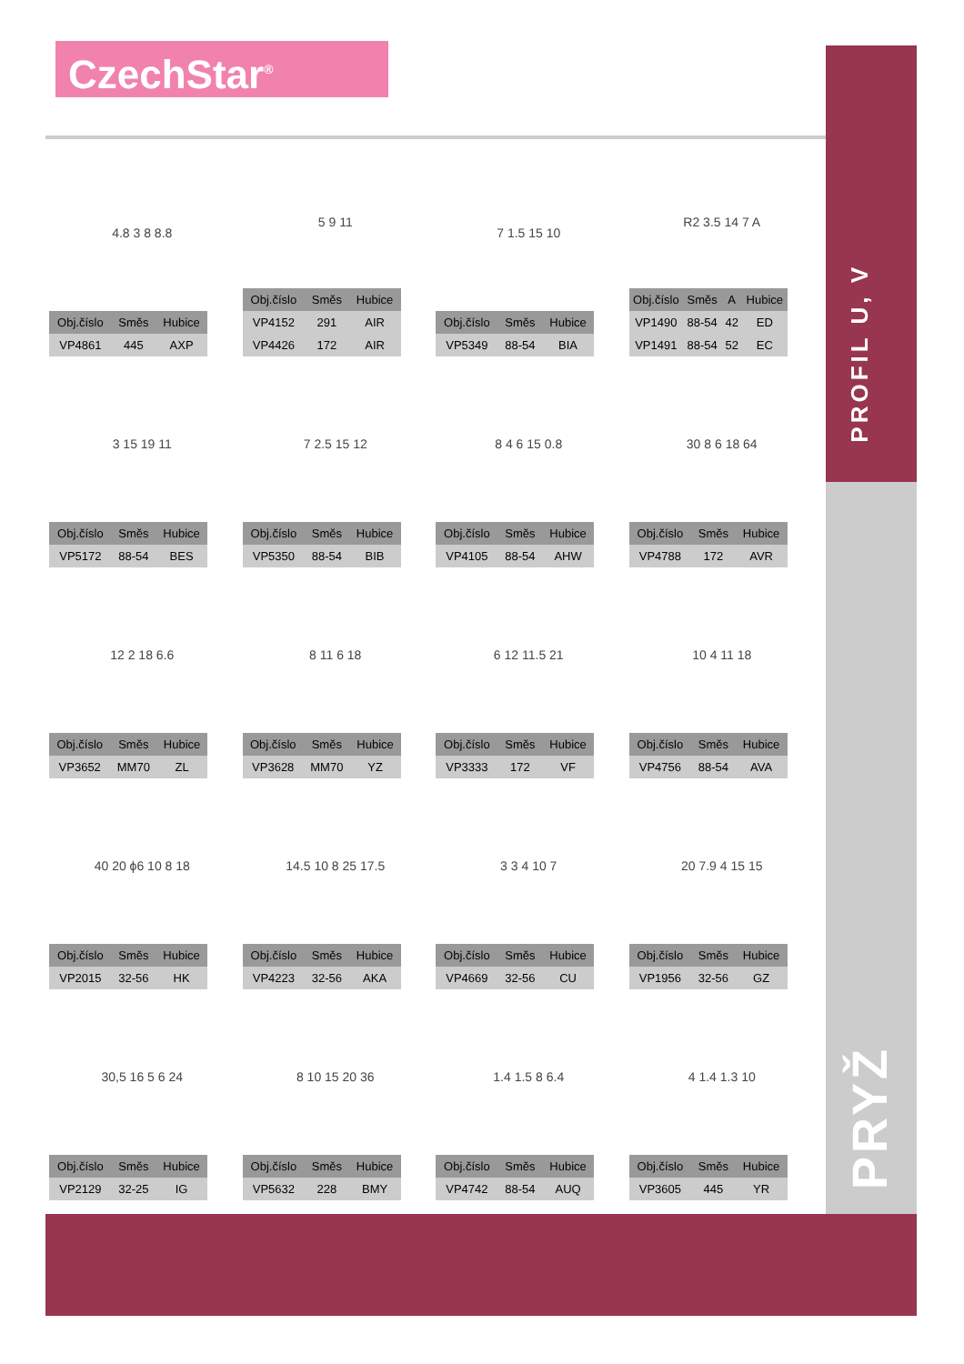CzechStar<sup>®</sup>
PROFIL U, V
PRYŽ
4.8 3 8 8.8
| Obj.číslo | Směs | Hubice |
| --- | --- | --- |
| VP4861 | 445 | AXP |
5 9 11
| Obj.číslo | Směs | Hubice |
| --- | --- | --- |
| VP4152 | 291 | AIR |
| VP4426 | 172 | AIR |
7 1.5 15 10
| Obj.číslo | Směs | Hubice |
| --- | --- | --- |
| VP5349 | 88-54 | BIA |
R2 3.5 14 7 A
| Obj.číslo | Směs | A | Hubice |
| --- | --- | --- | --- |
| VP1490 | 88-54 | 42 | ED |
| VP1491 | 88-54 | 52 | EC |
3 15 19 11
| Obj.číslo | Směs | Hubice |
| --- | --- | --- |
| VP5172 | 88-54 | BES |
7 2.5 15 12
| Obj.číslo | Směs | Hubice |
| --- | --- | --- |
| VP5350 | 88-54 | BIB |
8 4 6 15 0.8
| Obj.číslo | Směs | Hubice |
| --- | --- | --- |
| VP4105 | 88-54 | AHW |
30 8 6 18 64
| Obj.číslo | Směs | Hubice |
| --- | --- | --- |
| VP4788 | 172 | AVR |
12 2 18 6.6
| Obj.číslo | Směs | Hubice |
| --- | --- | --- |
| VP3652 | MM70 | ZL |
8 11 6 18
| Obj.číslo | Směs | Hubice |
| --- | --- | --- |
| VP3628 | MM70 | YZ |
6 12 11.5 21
| Obj.číslo | Směs | Hubice |
| --- | --- | --- |
| VP3333 | 172 | VF |
10 4 11 18
| Obj.číslo | Směs | Hubice |
| --- | --- | --- |
| VP4756 | 88-54 | AVA |
40 20 ϕ6 10 8 18
| Obj.číslo | Směs | Hubice |
| --- | --- | --- |
| VP2015 | 32-56 | HK |
14.5 10 8 25 17.5
| Obj.číslo | Směs | Hubice |
| --- | --- | --- |
| VP4223 | 32-56 | AKA |
3 3 4 10 7
| Obj.číslo | Směs | Hubice |
| --- | --- | --- |
| VP4669 | 32-56 | CU |
20 7.9 4 15 15
| Obj.číslo | Směs | Hubice |
| --- | --- | --- |
| VP1956 | 32-56 | GZ |
30,5 16 5 6 24
| Obj.číslo | Směs | Hubice |
| --- | --- | --- |
| VP2129 | 32-25 | IG |
8 10 15 20 36
| Obj.číslo | Směs | Hubice |
| --- | --- | --- |
| VP5632 | 228 | BMY |
1.4 1.5 8 6.4
| Obj.číslo | Směs | Hubice |
| --- | --- | --- |
| VP4742 | 88-54 | AUQ |
4 1.4 1.3 10
| Obj.číslo | Směs | Hubice |
| --- | --- | --- |
| VP3605 | 445 | YR |